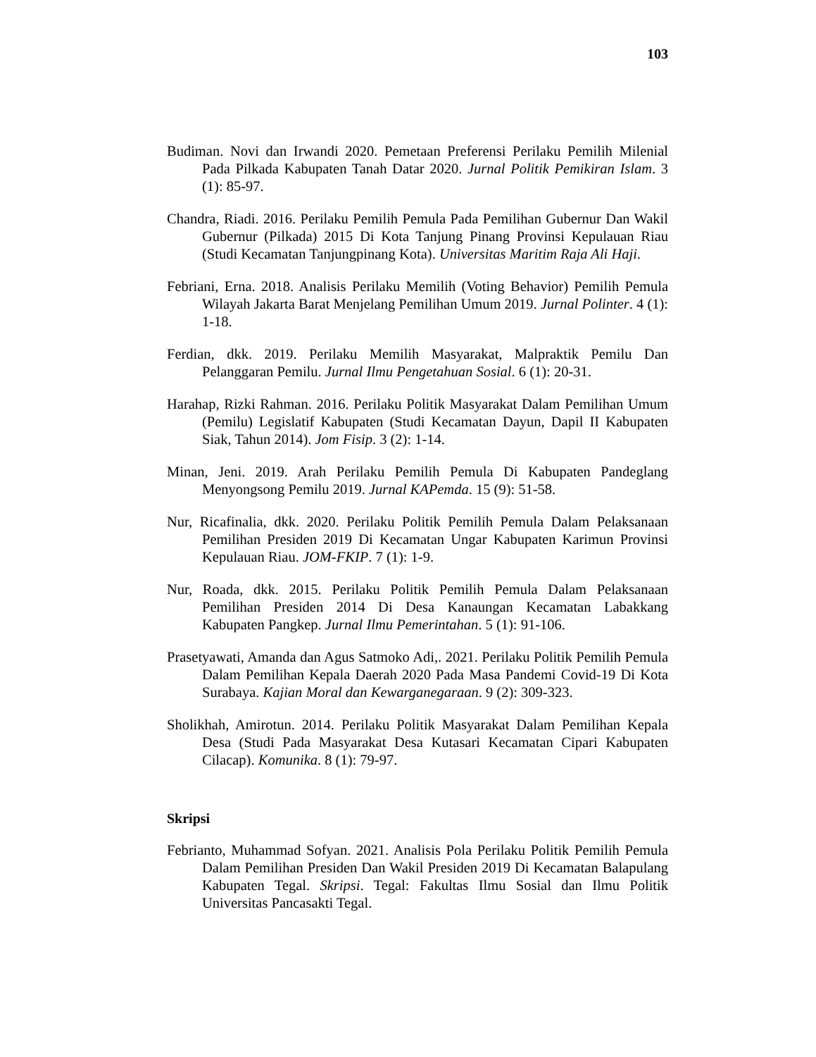103
Budiman. Novi dan Irwandi 2020. Pemetaan Preferensi Perilaku Pemilih Milenial Pada Pilkada Kabupaten Tanah Datar 2020. Jurnal Politik Pemikiran Islam. 3 (1): 85-97.
Chandra, Riadi. 2016. Perilaku Pemilih Pemula Pada Pemilihan Gubernur Dan Wakil Gubernur (Pilkada) 2015 Di Kota Tanjung Pinang Provinsi Kepulauan Riau (Studi Kecamatan Tanjungpinang Kota). Universitas Maritim Raja Ali Haji.
Febriani, Erna. 2018. Analisis Perilaku Memilih (Voting Behavior) Pemilih Pemula Wilayah Jakarta Barat Menjelang Pemilihan Umum 2019. Jurnal Polinter. 4 (1): 1-18.
Ferdian, dkk. 2019. Perilaku Memilih Masyarakat, Malpraktik Pemilu Dan Pelanggaran Pemilu. Jurnal Ilmu Pengetahuan Sosial. 6 (1): 20-31.
Harahap, Rizki Rahman. 2016. Perilaku Politik Masyarakat Dalam Pemilihan Umum (Pemilu) Legislatif Kabupaten (Studi Kecamatan Dayun, Dapil II Kabupaten Siak, Tahun 2014). Jom Fisip. 3 (2): 1-14.
Minan, Jeni. 2019. Arah Perilaku Pemilih Pemula Di Kabupaten Pandeglang Menyongsong Pemilu 2019. Jurnal KAPemda. 15 (9): 51-58.
Nur, Ricafinalia, dkk. 2020. Perilaku Politik Pemilih Pemula Dalam Pelaksanaan Pemilihan Presiden 2019 Di Kecamatan Ungar Kabupaten Karimun Provinsi Kepulauan Riau. JOM-FKIP. 7 (1): 1-9.
Nur, Roada, dkk. 2015. Perilaku Politik Pemilih Pemula Dalam Pelaksanaan Pemilihan Presiden 2014 Di Desa Kanaungan Kecamatan Labakkang Kabupaten Pangkep. Jurnal Ilmu Pemerintahan. 5 (1): 91-106.
Prasetyawati, Amanda dan Agus Satmoko Adi,. 2021. Perilaku Politik Pemilih Pemula Dalam Pemilihan Kepala Daerah 2020 Pada Masa Pandemi Covid-19 Di Kota Surabaya. Kajian Moral dan Kewarganegaraan. 9 (2): 309-323.
Sholikhah, Amirotun. 2014. Perilaku Politik Masyarakat Dalam Pemilihan Kepala Desa (Studi Pada Masyarakat Desa Kutasari Kecamatan Cipari Kabupaten Cilacap). Komunika. 8 (1): 79-97.
Skripsi
Febrianto, Muhammad Sofyan. 2021. Analisis Pola Perilaku Politik Pemilih Pemula Dalam Pemilihan Presiden Dan Wakil Presiden 2019 Di Kecamatan Balapulang Kabupaten Tegal. Skripsi. Tegal: Fakultas Ilmu Sosial dan Ilmu Politik Universitas Pancasakti Tegal.